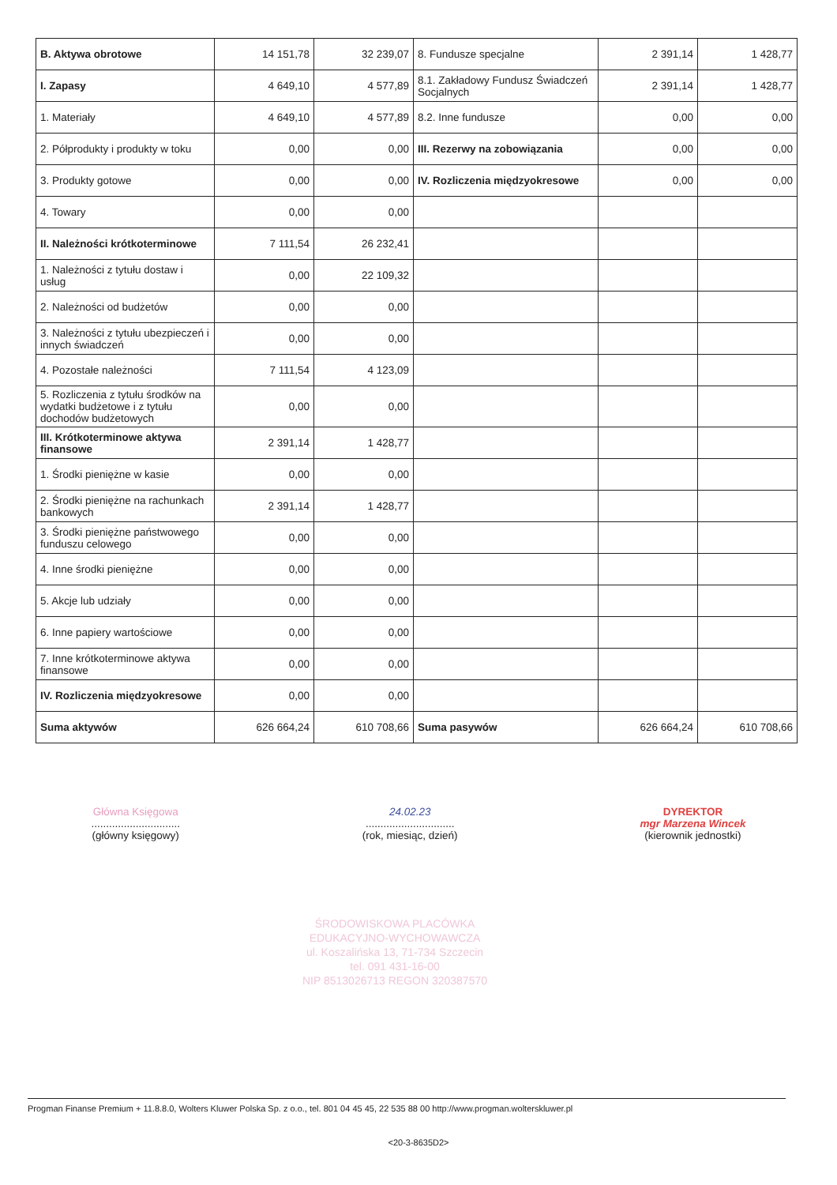| B. Aktywa obrotowe | 14 151,78 | 32 239,07 | 8. Fundusze specjalne | 2 391,14 | 1 428,77 |
| I. Zapasy | 4 649,10 | 4 577,89 | 8.1. Zakładowy Fundusz Świadczeń Socjalnych | 2 391,14 | 1 428,77 |
| 1. Materiały | 4 649,10 | 4 577,89 | 8.2. Inne fundusze | 0,00 | 0,00 |
| 2. Półprodukty i produkty w toku | 0,00 | 0,00 | III. Rezerwy na zobowiązania | 0,00 | 0,00 |
| 3. Produkty gotowe | 0,00 | 0,00 | IV. Rozliczenia międzyokresowe | 0,00 | 0,00 |
| 4. Towary | 0,00 | 0,00 | | | |
| II. Należności krótkoterminowe | 7 111,54 | 26 232,41 | | | |
| 1. Należności z tytułu dostaw i usług | 0,00 | 22 109,32 | | | |
| 2. Należności od budżetów | 0,00 | 0,00 | | | |
| 3. Należności z tytułu ubezpieczeń i innych świadczeń | 0,00 | 0,00 | | | |
| 4. Pozostałe należności | 7 111,54 | 4 123,09 | | | |
| 5. Rozliczenia z tytułu środków na wydatki budżetowe i z tytułu dochodów budżetowych | 0,00 | 0,00 | | | |
| III. Krótkoterminowe aktywa finansowe | 2 391,14 | 1 428,77 | | | |
| 1. Środki pieniężne w kasie | 0,00 | 0,00 | | | |
| 2. Środki pieniężne na rachunkach bankowych | 2 391,14 | 1 428,77 | | | |
| 3. Środki pieniężne państwowego funduszu celowego | 0,00 | 0,00 | | | |
| 4. Inne środki pieniężne | 0,00 | 0,00 | | | |
| 5. Akcje lub udziały | 0,00 | 0,00 | | | |
| 6. Inne papiery wartościowe | 0,00 | 0,00 | | | |
| 7. Inne krótkoterminowe aktywa finansowe | 0,00 | 0,00 | | | |
| IV. Rozliczenia międzyokresowe | 0,00 | 0,00 | | | |
| Suma aktywów | 626 664,24 | 610 708,66 | Suma pasywów | 626 664,24 | 610 708,66 |
Główna Księgowa
..............................
(główny księgowy)
24.02.23
..............................
(rok, miesiąc, dzień)
DYREKTOR
mgr Marzena Wincek
(kierownik jednostki)
ŚRODOWISKOWA PLACÓWKA EDUKACYJNO-WYCHOWAWCZA
ul. Koszalińska 13, 71-734 Szczecin
tel. 091 431-16-00
NIP 8513026713 REGON 320387570
Progman Finanse Premium + 11.8.8.0, Wolters Kluwer Polska Sp. z o.o., tel. 801 04 45 45, 22 535 88 00 http://www.progman.wolterskluwer.pl
<20-3-8635D2>